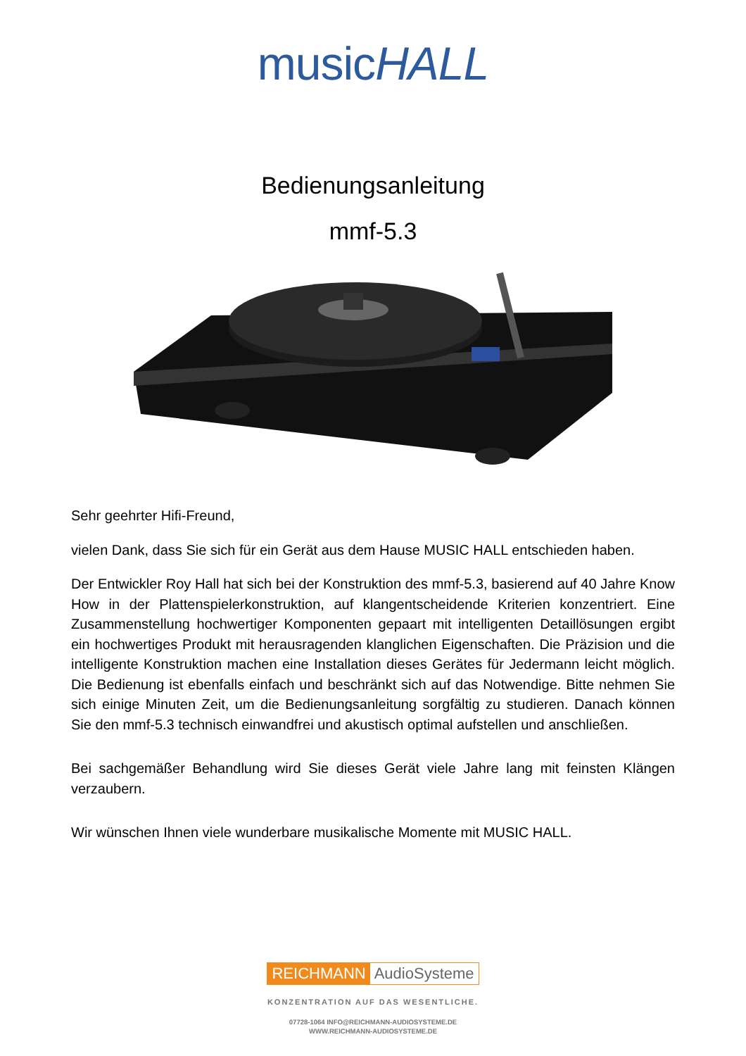musicHALL
Bedienungsanleitung
mmf-5.3
Sehr geehrter Hifi-Freund,
vielen Dank, dass Sie sich für ein Gerät aus dem Hause MUSIC HALL entschieden haben.
Der Entwickler Roy Hall hat sich bei der Konstruktion des mmf-5.3, basierend auf 40 Jahre Know How in der Plattenspielerkonstruktion, auf klangentscheidende Kriterien konzentriert. Eine Zusammenstellung hochwertiger Komponenten gepaart mit intelligenten Detaillösungen ergibt ein hochwertiges Produkt mit herausragenden klanglichen Eigenschaften. Die Präzision und die intelligente Konstruktion machen eine Installation dieses Gerätes für Jedermann leicht möglich. Die Bedienung ist ebenfalls einfach und beschränkt sich auf das Notwendige. Bitte nehmen Sie sich einige Minuten Zeit, um die Bedienungsanleitung sorgfältig zu studieren. Danach können Sie den mmf-5.3 technisch einwandfrei und akustisch optimal aufstellen und anschließen.
Bei sachgemäßer Behandlung wird Sie dieses Gerät viele Jahre lang mit feinsten Klängen verzaubern.
Wir wünschen Ihnen viele wunderbare musikalische Momente mit MUSIC HALL.
REICHMANN AudioSysteme
KONZENTRATION AUF DAS WESENTLICHE.
07728-1064 INFO@REICHMANN-AUDIOSYSTEME.DE
WWW.REICHMANN-AUDIOSYSTEME.DE